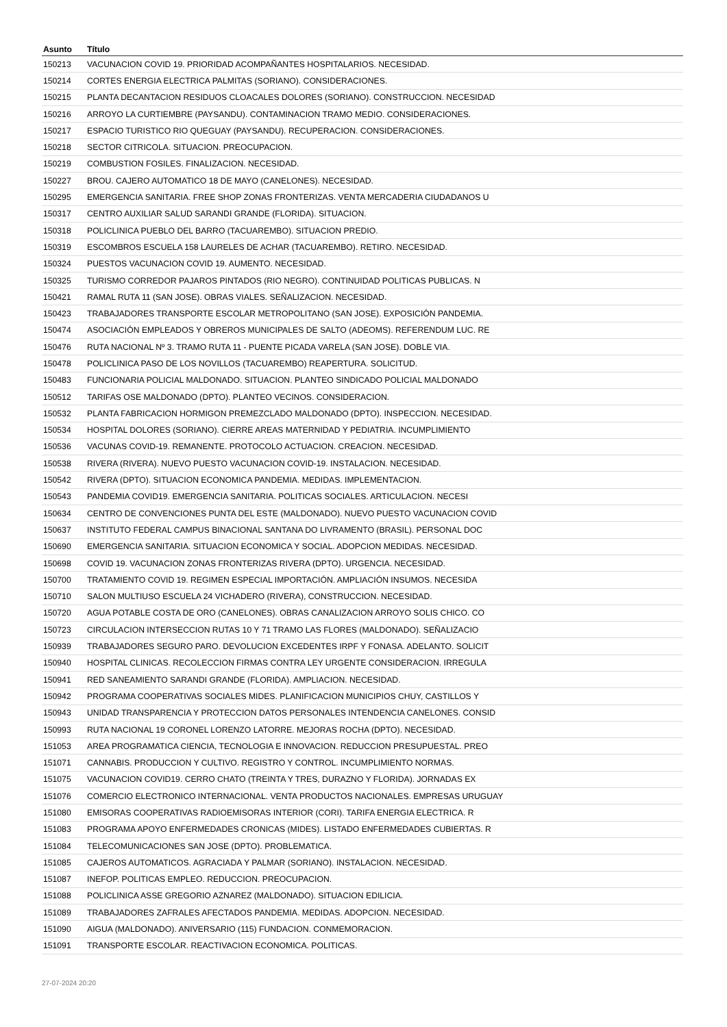| Asunto | Título |
| --- | --- |
| 150213 | VACUNACION COVID 19. PRIORIDAD ACOMPAÑANTES HOSPITALARIOS. NECESIDAD. |
| 150214 | CORTES ENERGIA ELECTRICA PALMITAS (SORIANO). CONSIDERACIONES. |
| 150215 | PLANTA DECANTACION RESIDUOS CLOACALES DOLORES (SORIANO). CONSTRUCCION. NECESIDAD |
| 150216 | ARROYO LA CURTIEMBRE (PAYSANDU). CONTAMINACION TRAMO MEDIO. CONSIDERACIONES. |
| 150217 | ESPACIO TURISTICO RIO QUEGUAY (PAYSANDU). RECUPERACION. CONSIDERACIONES. |
| 150218 | SECTOR CITRICOLA. SITUACION. PREOCUPACION. |
| 150219 | COMBUSTION FOSILES. FINALIZACION. NECESIDAD. |
| 150227 | BROU. CAJERO AUTOMATICO 18 DE MAYO (CANELONES). NECESIDAD. |
| 150295 | EMERGENCIA SANITARIA. FREE SHOP ZONAS FRONTERIZAS. VENTA MERCADERIA CIUDADANOS U |
| 150317 | CENTRO AUXILIAR SALUD SARANDI GRANDE (FLORIDA). SITUACION. |
| 150318 | POLICLINICA PUEBLO DEL BARRO (TACUAREMBO). SITUACION PREDIO. |
| 150319 | ESCOMBROS ESCUELA 158 LAURELES DE ACHAR (TACUAREMBO). RETIRO. NECESIDAD. |
| 150324 | PUESTOS VACUNACION COVID 19. AUMENTO. NECESIDAD. |
| 150325 | TURISMO CORREDOR PAJAROS PINTADOS (RIO NEGRO). CONTINUIDAD POLITICAS PUBLICAS. N |
| 150421 | RAMAL RUTA 11 (SAN JOSE). OBRAS VIALES. SEÑALIZACION. NECESIDAD. |
| 150423 | TRABAJADORES TRANSPORTE ESCOLAR METROPOLITANO (SAN JOSE). EXPOSICIÓN PANDEMIA. |
| 150474 | ASOCIACIÓN EMPLEADOS Y OBREROS MUNICIPALES DE SALTO (ADEOMS). REFERENDUM LUC. RE |
| 150476 | RUTA NACIONAL Nº 3. TRAMO RUTA 11 - PUENTE PICADA VARELA (SAN JOSE). DOBLE VIA. |
| 150478 | POLICLINICA PASO DE LOS NOVILLOS (TACUAREMBO) REAPERTURA. SOLICITUD. |
| 150483 | FUNCIONARIA POLICIAL MALDONADO. SITUACION. PLANTEO SINDICADO POLICIAL MALDONADO |
| 150512 | TARIFAS OSE MALDONADO (DPTO). PLANTEO VECINOS. CONSIDERACION. |
| 150532 | PLANTA FABRICACION HORMIGON PREMEZCLADO MALDONADO (DPTO). INSPECCION. NECESIDAD. |
| 150534 | HOSPITAL DOLORES (SORIANO). CIERRE AREAS MATERNIDAD Y PEDIATRIA. INCUMPLIMIENTO |
| 150536 | VACUNAS COVID-19. REMANENTE. PROTOCOLO ACTUACION. CREACION. NECESIDAD. |
| 150538 | RIVERA (RIVERA). NUEVO PUESTO VACUNACION COVID-19. INSTALACION. NECESIDAD. |
| 150542 | RIVERA (DPTO). SITUACION ECONOMICA PANDEMIA. MEDIDAS. IMPLEMENTACION. |
| 150543 | PANDEMIA COVID19. EMERGENCIA SANITARIA. POLITICAS SOCIALES. ARTICULACION. NECESI |
| 150634 | CENTRO DE CONVENCIONES PUNTA DEL ESTE (MALDONADO). NUEVO PUESTO VACUNACION COVID |
| 150637 | INSTITUTO FEDERAL CAMPUS BINACIONAL SANTANA DO LIVRAMENTO (BRASIL). PERSONAL DOC |
| 150690 | EMERGENCIA SANITARIA. SITUACION ECONOMICA Y SOCIAL. ADOPCION MEDIDAS. NECESIDAD. |
| 150698 | COVID 19. VACUNACION ZONAS FRONTERIZAS RIVERA (DPTO). URGENCIA. NECESIDAD. |
| 150700 | TRATAMIENTO COVID 19. REGIMEN ESPECIAL IMPORTACIÓN. AMPLIACIÓN INSUMOS. NECESIDA |
| 150710 | SALON MULTIUSO ESCUELA 24 VICHADERO (RIVERA), CONSTRUCCION. NECESIDAD. |
| 150720 | AGUA POTABLE COSTA DE ORO (CANELONES). OBRAS CANALIZACION ARROYO SOLIS CHICO. CO |
| 150723 | CIRCULACION INTERSECCION RUTAS 10 Y 71 TRAMO LAS FLORES (MALDONADO). SEÑALIZACIO |
| 150939 | TRABAJADORES SEGURO PARO. DEVOLUCION EXCEDENTES IRPF Y FONASA. ADELANTO. SOLICIT |
| 150940 | HOSPITAL CLINICAS. RECOLECCION FIRMAS CONTRA LEY URGENTE CONSIDERACION. IRREGULA |
| 150941 | RED SANEAMIENTO SARANDI GRANDE (FLORIDA). AMPLIACION. NECESIDAD. |
| 150942 | PROGRAMA COOPERATIVAS SOCIALES MIDES. PLANIFICACION MUNICIPIOS CHUY, CASTILLOS Y |
| 150943 | UNIDAD TRANSPARENCIA Y PROTECCION DATOS PERSONALES INTENDENCIA CANELONES. CONSID |
| 150993 | RUTA NACIONAL 19 CORONEL LORENZO LATORRE. MEJORAS ROCHA (DPTO). NECESIDAD. |
| 151053 | AREA PROGRAMATICA CIENCIA, TECNOLOGIA E INNOVACION. REDUCCION PRESUPUESTAL. PREO |
| 151071 | CANNABIS. PRODUCCION Y CULTIVO. REGISTRO Y CONTROL. INCUMPLIMIENTO NORMAS. |
| 151075 | VACUNACION COVID19. CERRO CHATO (TREINTA Y TRES, DURAZNO Y FLORIDA). JORNADAS EX |
| 151076 | COMERCIO ELECTRONICO INTERNACIONAL. VENTA PRODUCTOS NACIONALES. EMPRESAS URUGUAY |
| 151080 | EMISORAS COOPERATIVAS RADIOEMISORAS INTERIOR (CORI). TARIFA ENERGIA ELECTRICA. R |
| 151083 | PROGRAMA APOYO ENFERMEDADES CRONICAS (MIDES). LISTADO ENFERMEDADES CUBIERTAS. R |
| 151084 | TELECOMUNICACIONES SAN JOSE (DPTO). PROBLEMATICA. |
| 151085 | CAJEROS AUTOMATICOS. AGRACIADA Y PALMAR (SORIANO). INSTALACION. NECESIDAD. |
| 151087 | INEFOP. POLITICAS EMPLEO. REDUCCION. PREOCUPACION. |
| 151088 | POLICLINICA ASSE GREGORIO AZNAREZ (MALDONADO). SITUACION EDILICIA. |
| 151089 | TRABAJADORES ZAFRALES AFECTADOS PANDEMIA. MEDIDAS. ADOPCION. NECESIDAD. |
| 151090 | AIGUA (MALDONADO). ANIVERSARIO (115) FUNDACION. CONMEMORACION. |
| 151091 | TRANSPORTE ESCOLAR. REACTIVACION ECONOMICA. POLITICAS. |
27-07-2024 20:20